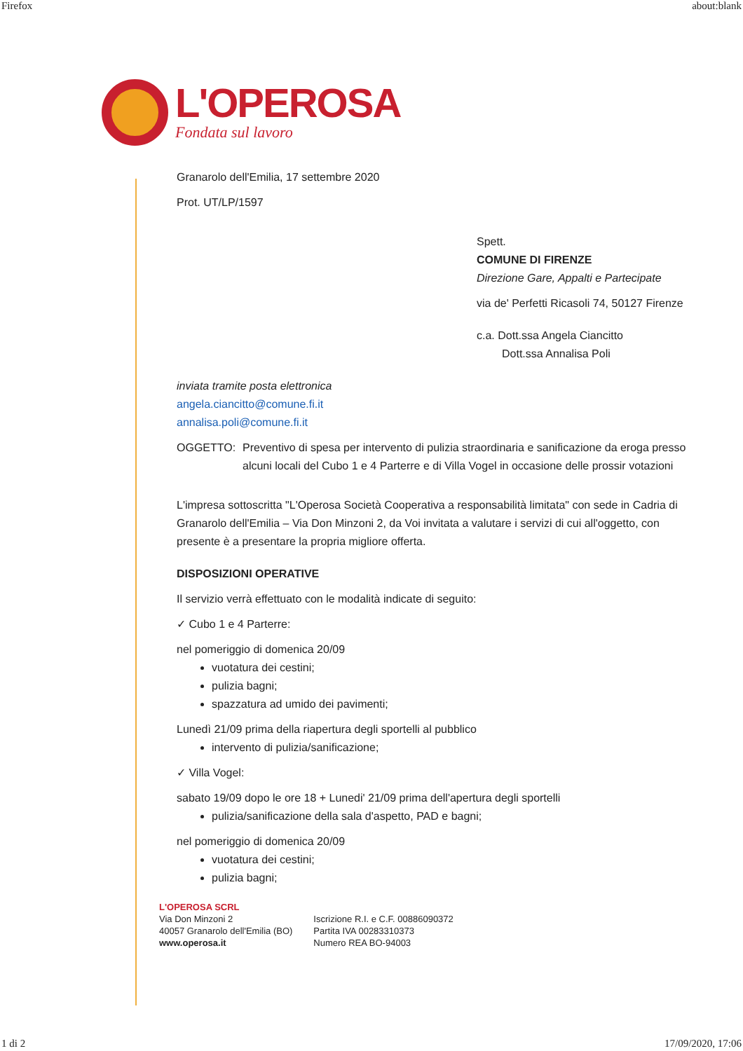Firefox about:blank
L'OPEROSA
Fondata sul lavoro
Granarolo dell'Emilia, 17 settembre 2020
Prot. UT/LP/1597
Spett.
COMUNE DI FIRENZE
Direzione Gare, Appalti e Partecipate
via de' Perfetti Ricasoli 74, 50127 Firenze
c.a. Dott.ssa Angela Ciancitto
Dott.ssa Annalisa Poli
inviata tramite posta elettronica
angela.ciancitto@comune.fi.it
annalisa.poli@comune.fi.it
OGGETTO: Preventivo di spesa per intervento di pulizia straordinaria e sanificazione da eroga presso alcuni locali del Cubo 1 e 4 Parterre e di Villa Vogel in occasione delle prossir votazioni
L'impresa sottoscritta "L'Operosa Società Cooperativa a responsabilità limitata" con sede in Cadria di Granarolo dell'Emilia – Via Don Minzoni 2, da Voi invitata a valutare i servizi di cui all'oggetto, con presente è a presentare la propria migliore offerta.
DISPOSIZIONI OPERATIVE
Il servizio verrà effettuato con le modalità indicate di seguito:
✓ Cubo 1 e 4 Parterre:
nel pomeriggio di domenica 20/09
vuotatura dei cestini;
pulizia bagni;
spazzatura ad umido dei pavimenti;
Lunedì 21/09 prima della riapertura degli sportelli al pubblico
intervento di pulizia/sanificazione;
✓ Villa Vogel:
sabato 19/09 dopo le ore 18 + Lunedi' 21/09 prima dell'apertura degli sportelli
pulizia/sanificazione della sala d'aspetto, PAD e bagni;
nel pomeriggio di domenica 20/09
vuotatura dei cestini;
pulizia bagni;
L'OPEROSA SCRL
Via Don Minzoni 2
40057 Granarolo dell'Emilia (BO)
www.operosa.it
Iscrizione R.I. e C.F. 00886090372
Partita IVA 00283310373
Numero REA BO-94003
1 di 2 17/09/2020, 17:06